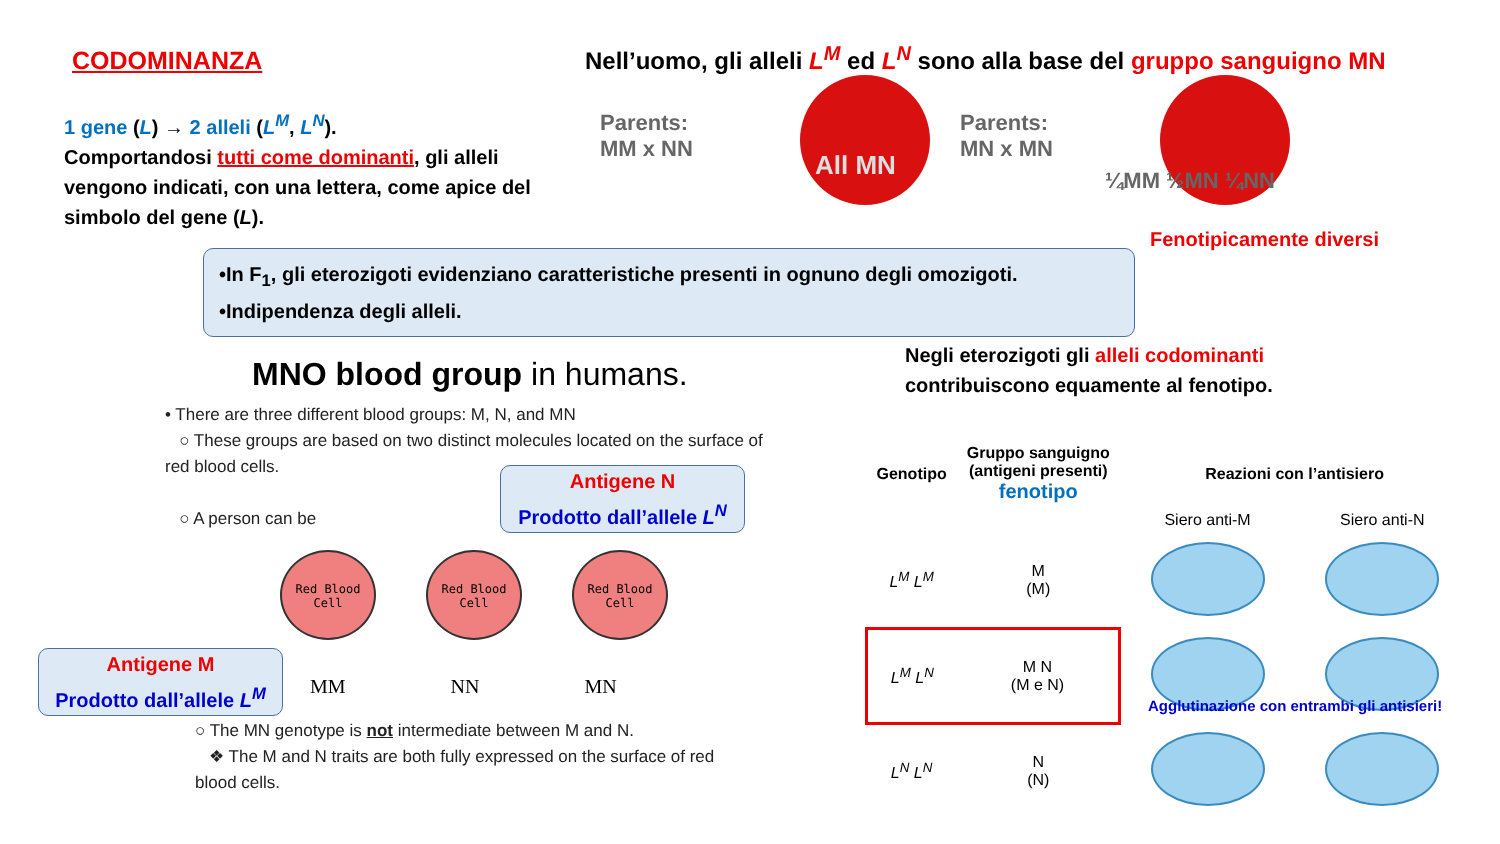CODOMINANZA
Nell’uomo, gli alleli L<sup>M</sup> ed L<sup>N</sup> sono alla base del gruppo sanguigno MN
1 gene (L) → 2 alleli (L<sup>M</sup>, L<sup>N</sup>).
Comportandosi tutti come dominanti, gli alleli vengono indicati, con una lettera, come apice del simbolo del gene (L).
Parents:
MM x NN
All MN
Parents:
MN x MN
¼MM ½MN ¼NN
Fenotipicamente diversi
•In F<sub>1</sub>, gli eterozigoti evidenziano caratteristiche presenti in ognuno degli omozigoti.
•Indipendenza degli alleli.
MNO blood group in humans.
• There are three different blood groups: M, N, and MN
○ These groups are based on two distinct molecules located on the surface of red blood cells.
○ A person can be
Antigene N
Prodotto dall’allele L<sup>N</sup>
Red Blood
Cell
Red Blood
Cell
Red Blood
Cell
MM NN MN
Antigene M
Prodotto dall’allele L<sup>M</sup>
○ The MN genotype is not intermediate between M and N.
❖ The M and N traits are both fully expressed on the surface of red blood cells.
Negli eterozigoti gli alleli codominanti
contribuiscono equamente al fenotipo.
| Genotipo | Gruppo sanguigno (antigeni presenti) fenotipo | Reazioni con l’antisiero | |
| --- | --- | --- | --- |
| | | Siero anti-M | Siero anti-N |
| L<sup>M</sup> L<sup>M</sup> | M (M) | | |
| L<sup>M</sup> L<sup>N</sup> | M N (M e N) | | |
| L<sup>N</sup> L<sup>N</sup> | N (N) | | |
Agglutinazione con entrambi gli antisieri!